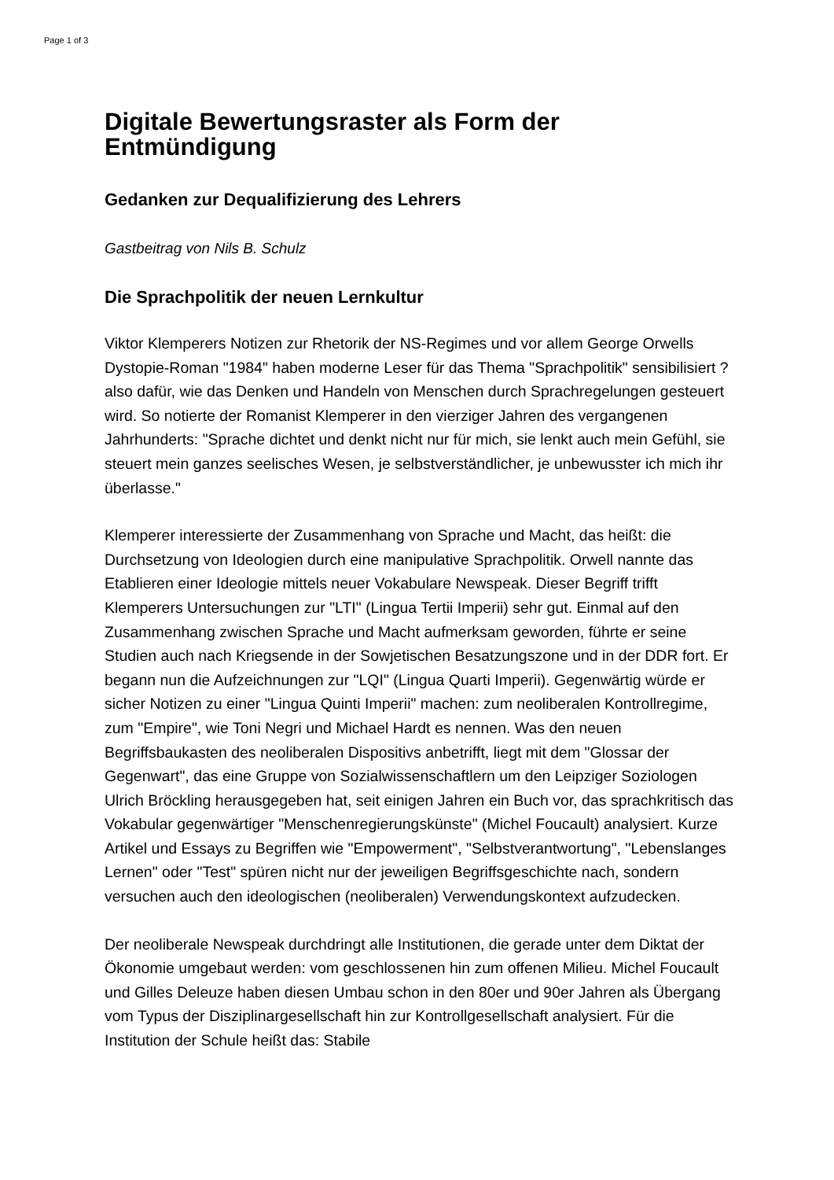Page 1 of 3
Digitale Bewertungsraster als Form der Entmündigung
Gedanken zur Dequalifizierung des Lehrers
Gastbeitrag von Nils B. Schulz
Die Sprachpolitik der neuen Lernkultur
Viktor Klemperers Notizen zur Rhetorik der NS-Regimes und vor allem George Orwells Dystopie-Roman "1984" haben moderne Leser für das Thema "Sprachpolitik" sensibilisiert ? also dafür, wie das Denken und Handeln von Menschen durch Sprachregelungen gesteuert wird. So notierte der Romanist Klemperer in den vierziger Jahren des vergangenen Jahrhunderts: "Sprache dichtet und denkt nicht nur für mich, sie lenkt auch mein Gefühl, sie steuert mein ganzes seelisches Wesen, je selbstverständlicher, je unbewusster ich mich ihr überlasse."
Klemperer interessierte der Zusammenhang von Sprache und Macht, das heißt: die Durchsetzung von Ideologien durch eine manipulative Sprachpolitik. Orwell nannte das Etablieren einer Ideologie mittels neuer Vokabulare Newspeak. Dieser Begriff trifft Klemperers Untersuchungen zur "LTI" (Lingua Tertii Imperii) sehr gut. Einmal auf den Zusammenhang zwischen Sprache und Macht aufmerksam geworden, führte er seine Studien auch nach Kriegsende in der Sowjetischen Besatzungszone und in der DDR fort. Er begann nun die Aufzeichnungen zur "LQI" (Lingua Quarti Imperii). Gegenwärtig würde er sicher Notizen zu einer "Lingua Quinti Imperii" machen: zum neoliberalen Kontrollregime, zum "Empire", wie Toni Negri und Michael Hardt es nennen. Was den neuen Begriffsbaukasten des neoliberalen Dispositivs anbetrifft, liegt mit dem "Glossar der Gegenwart", das eine Gruppe von Sozialwissenschaftlern um den Leipziger Soziologen Ulrich Bröckling herausgegeben hat, seit einigen Jahren ein Buch vor, das sprachkritisch das Vokabular gegenwärtiger "Menschenregierungskünste" (Michel Foucault) analysiert. Kurze Artikel und Essays zu Begriffen wie "Empowerment", "Selbstverantwortung", "Lebenslanges Lernen" oder "Test" spüren nicht nur der jeweiligen Begriffsgeschichte nach, sondern versuchen auch den ideologischen (neoliberalen) Verwendungskontext aufzudecken.
Der neoliberale Newspeak durchdringt alle Institutionen, die gerade unter dem Diktat der Ökonomie umgebaut werden: vom geschlossenen hin zum offenen Milieu. Michel Foucault und Gilles Deleuze haben diesen Umbau schon in den 80er und 90er Jahren als Übergang vom Typus der Disziplinargesellschaft hin zur Kontrollgesellschaft analysiert. Für die Institution der Schule heißt das: Stabile